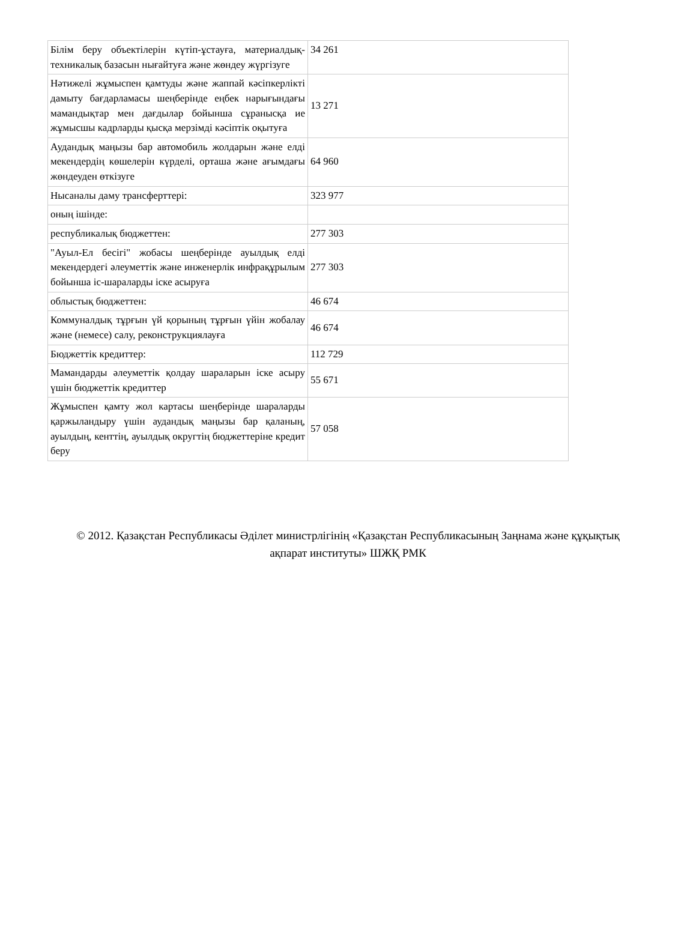| Білім беру объектілерін күтіп-ұстауға, материалдық-техникалық базасын нығайтуға және жөндеу жүргізуге | 34 261 |
| Нәтижелі жұмыспен қамтуды және жаппай кәсіпкерлікті дамыту бағдарламасы шеңберінде еңбек нарығындағы мамандықтар мен дағдылар бойынша сұранысқа ие жұмысшы кадрларды қысқа мерзімді кәсіптік оқытуға | 13 271 |
| Аудандық маңызы бар автомобиль жолдарын және елді мекендердің көшелерін күрделі, орташа және ағымдағы жөндеуден өткізуге | 64 960 |
| Нысаналы даму трансферттері: | 323 977 |
| оның ішінде: | |
| республикалық бюджеттен: | 277 303 |
| "Ауыл-Ел бесігі" жобасы шеңберінде ауылдық елді мекендердегі әлеуметтік және инженерлік инфрақұрылым бойынша іс-шараларды іске асыруға | 277 303 |
| облыстық бюджеттен: | 46 674 |
| Коммуналдық тұрғын үй қорының тұрғын үйін жобалау және (немесе) салу, реконструкциялауға | 46 674 |
| Бюджеттік кредиттер: | 112 729 |
| Мамандарды әлеуметтік қолдау шараларын іске асыру үшін бюджеттік кредиттер | 55 671 |
| Жұмыспен қамту жол картасы шеңберінде шараларды қаржыландыру үшін аудандық маңызы бар қаланың, ауылдың, кенттің, ауылдық округтің бюджеттеріне кредит беру | 57 058 |
© 2012. Қазақстан Республикасы Әділет министрлігінің «Қазақстан Республикасының Заңнама және құқықтық ақпарат институты» ШЖҚ РМК